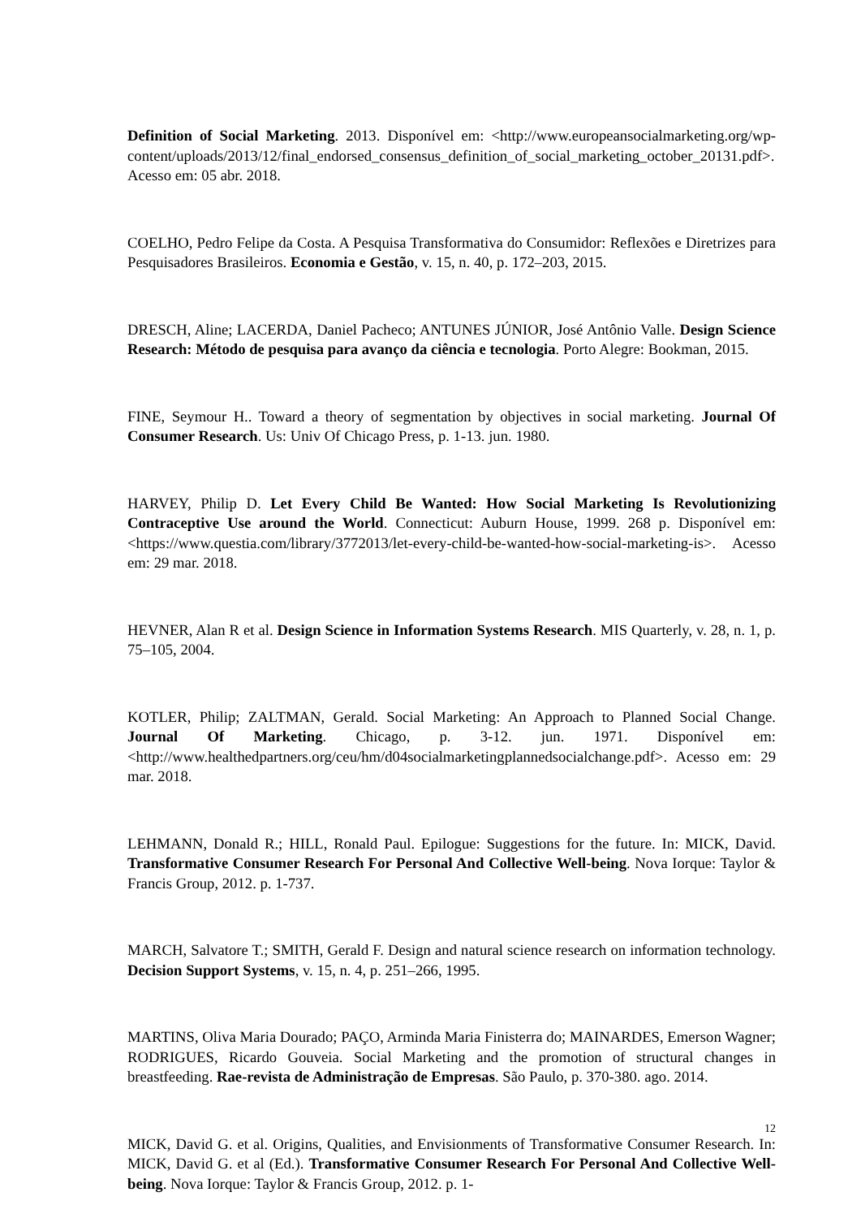Definition of Social Marketing. 2013. Disponível em: <http://www.europeansocialmarketing.org/wp-content/uploads/2013/12/final_endorsed_consensus_definition_of_social_marketing_october_20131.pdf>. Acesso em: 05 abr. 2018.
COELHO, Pedro Felipe da Costa. A Pesquisa Transformativa do Consumidor: Reflexões e Diretrizes para Pesquisadores Brasileiros. Economia e Gestão, v. 15, n. 40, p. 172–203, 2015.
DRESCH, Aline; LACERDA, Daniel Pacheco; ANTUNES JÚNIOR, José Antônio Valle. Design Science Research: Método de pesquisa para avanço da ciência e tecnologia. Porto Alegre: Bookman, 2015.
FINE, Seymour H.. Toward a theory of segmentation by objectives in social marketing. Journal Of Consumer Research. Us: Univ Of Chicago Press, p. 1-13. jun. 1980.
HARVEY, Philip D. Let Every Child Be Wanted: How Social Marketing Is Revolutionizing Contraceptive Use around the World. Connecticut: Auburn House, 1999. 268 p. Disponível em: <https://www.questia.com/library/3772013/let-every-child-be-wanted-how-social-marketing-is>. Acesso em: 29 mar. 2018.
HEVNER, Alan R et al. Design Science in Information Systems Research. MIS Quarterly, v. 28, n. 1, p. 75–105, 2004.
KOTLER, Philip; ZALTMAN, Gerald. Social Marketing: An Approach to Planned Social Change. Journal Of Marketing. Chicago, p. 3-12. jun. 1971. Disponível em: <http://www.healthedpartners.org/ceu/hm/d04socialmarketingplannedsocialchange.pdf>. Acesso em: 29 mar. 2018.
LEHMANN, Donald R.; HILL, Ronald Paul. Epilogue: Suggestions for the future. In: MICK, David. Transformative Consumer Research For Personal And Collective Well-being. Nova Iorque: Taylor & Francis Group, 2012. p. 1-737.
MARCH, Salvatore T.; SMITH, Gerald F. Design and natural science research on information technology. Decision Support Systems, v. 15, n. 4, p. 251–266, 1995.
MARTINS, Oliva Maria Dourado; PAÇO, Arminda Maria Finisterra do; MAINARDES, Emerson Wagner; RODRIGUES, Ricardo Gouveia. Social Marketing and the promotion of structural changes in breastfeeding. Rae-revista de Administração de Empresas. São Paulo, p. 370-380. ago. 2014.
MICK, David G. et al. Origins, Qualities, and Envisionments of Transformative Consumer Research. In: MICK, David G. et al (Ed.). Transformative Consumer Research For Personal And Collective Well-being. Nova Iorque: Taylor & Francis Group, 2012. p. 1-
12